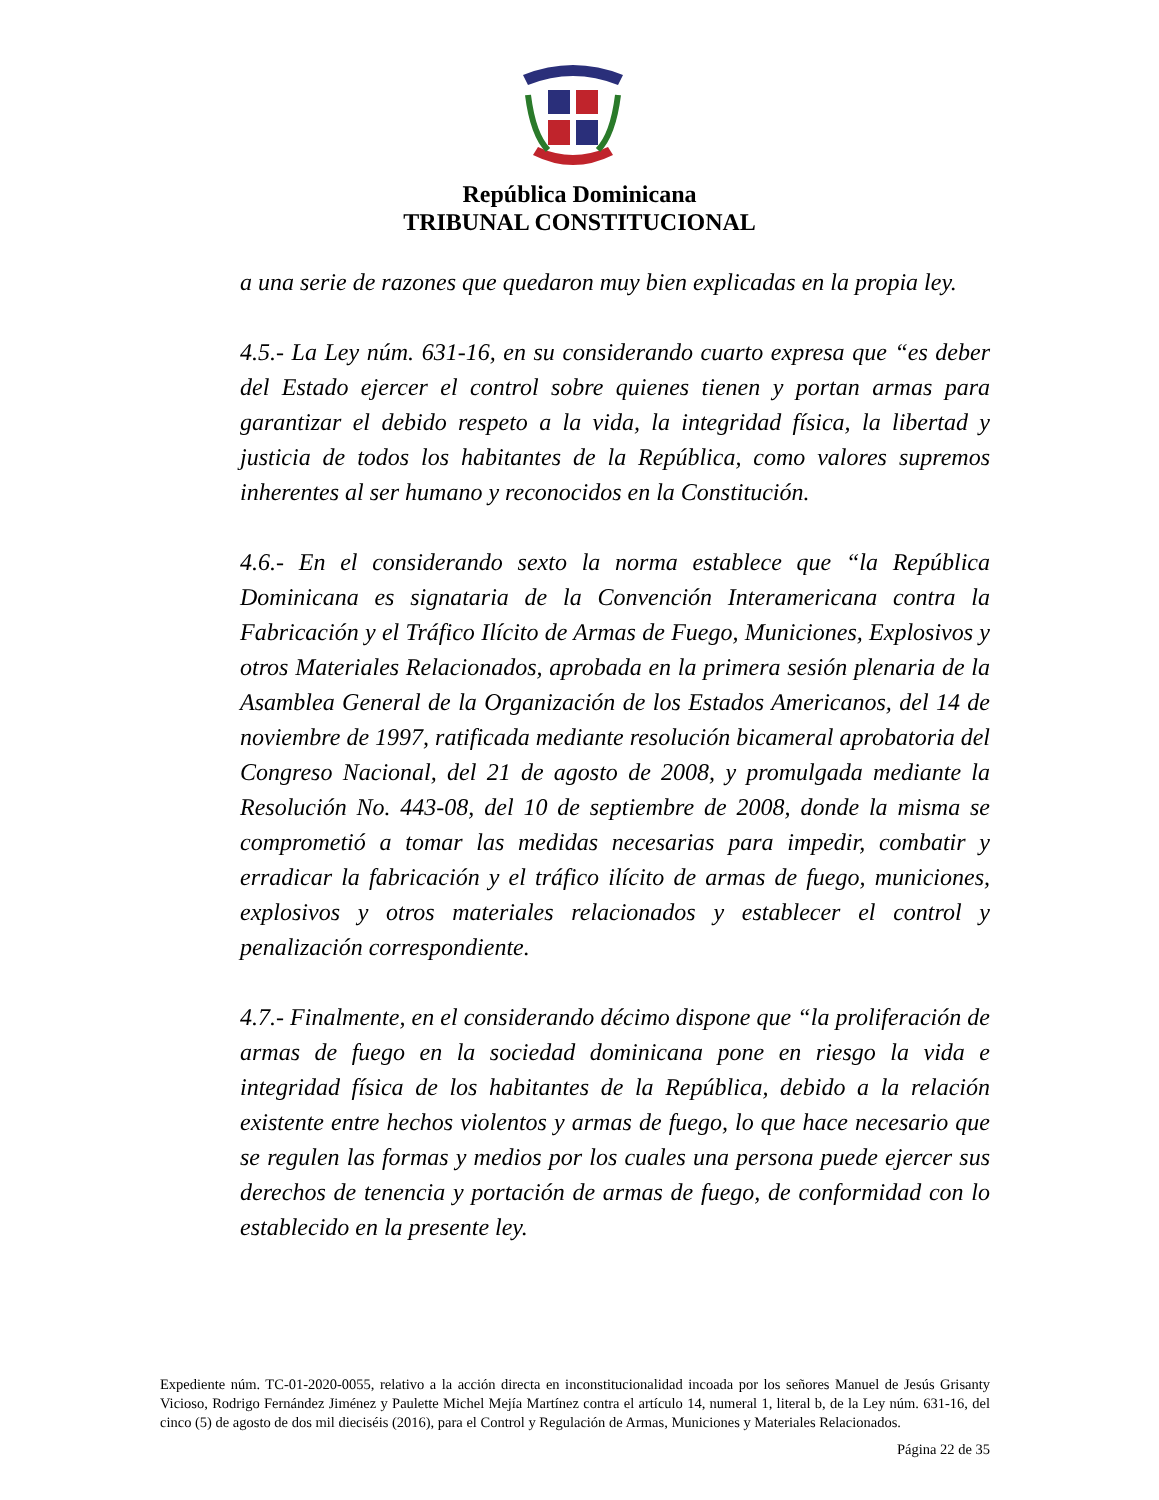República Dominicana
TRIBUNAL CONSTITUCIONAL
a una serie de razones que quedaron muy bien explicadas en la propia ley.
4.5.- La Ley núm. 631-16, en su considerando cuarto expresa que “es deber del Estado ejercer el control sobre quienes tienen y portan armas para garantizar el debido respeto a la vida, la integridad física, la libertad y justicia de todos los habitantes de la República, como valores supremos inherentes al ser humano y reconocidos en la Constitución.
4.6.- En el considerando sexto la norma establece que “la República Dominicana es signataria de la Convención Interamericana contra la Fabricación y el Tráfico Ilícito de Armas de Fuego, Municiones, Explosivos y otros Materiales Relacionados, aprobada en la primera sesión plenaria de la Asamblea General de la Organización de los Estados Americanos, del 14 de noviembre de 1997, ratificada mediante resolución bicameral aprobatoria del Congreso Nacional, del 21 de agosto de 2008, y promulgada mediante la Resolución No. 443-08, del 10 de septiembre de 2008, donde la misma se comprometió a tomar las medidas necesarias para impedir, combatir y erradicar la fabricación y el tráfico ilícito de armas de fuego, municiones, explosivos y otros materiales relacionados y establecer el control y penalización correspondiente.
4.7.- Finalmente, en el considerando décimo dispone que “la proliferación de armas de fuego en la sociedad dominicana pone en riesgo la vida e integridad física de los habitantes de la República, debido a la relación existente entre hechos violentos y armas de fuego, lo que hace necesario que se regulen las formas y medios por los cuales una persona puede ejercer sus derechos de tenencia y portación de armas de fuego, de conformidad con lo establecido en la presente ley.
Expediente núm. TC-01-2020-0055, relativo a la acción directa en inconstitucionalidad incoada por los señores Manuel de Jesús Grisanty Vicioso, Rodrigo Fernández Jiménez y Paulette Michel Mejía Martínez contra el artículo 14, numeral 1, literal b, de la Ley núm. 631-16, del cinco (5) de agosto de dos mil dieciséis (2016), para el Control y Regulación de Armas, Municiones y Materiales Relacionados.
Página 22 de 35